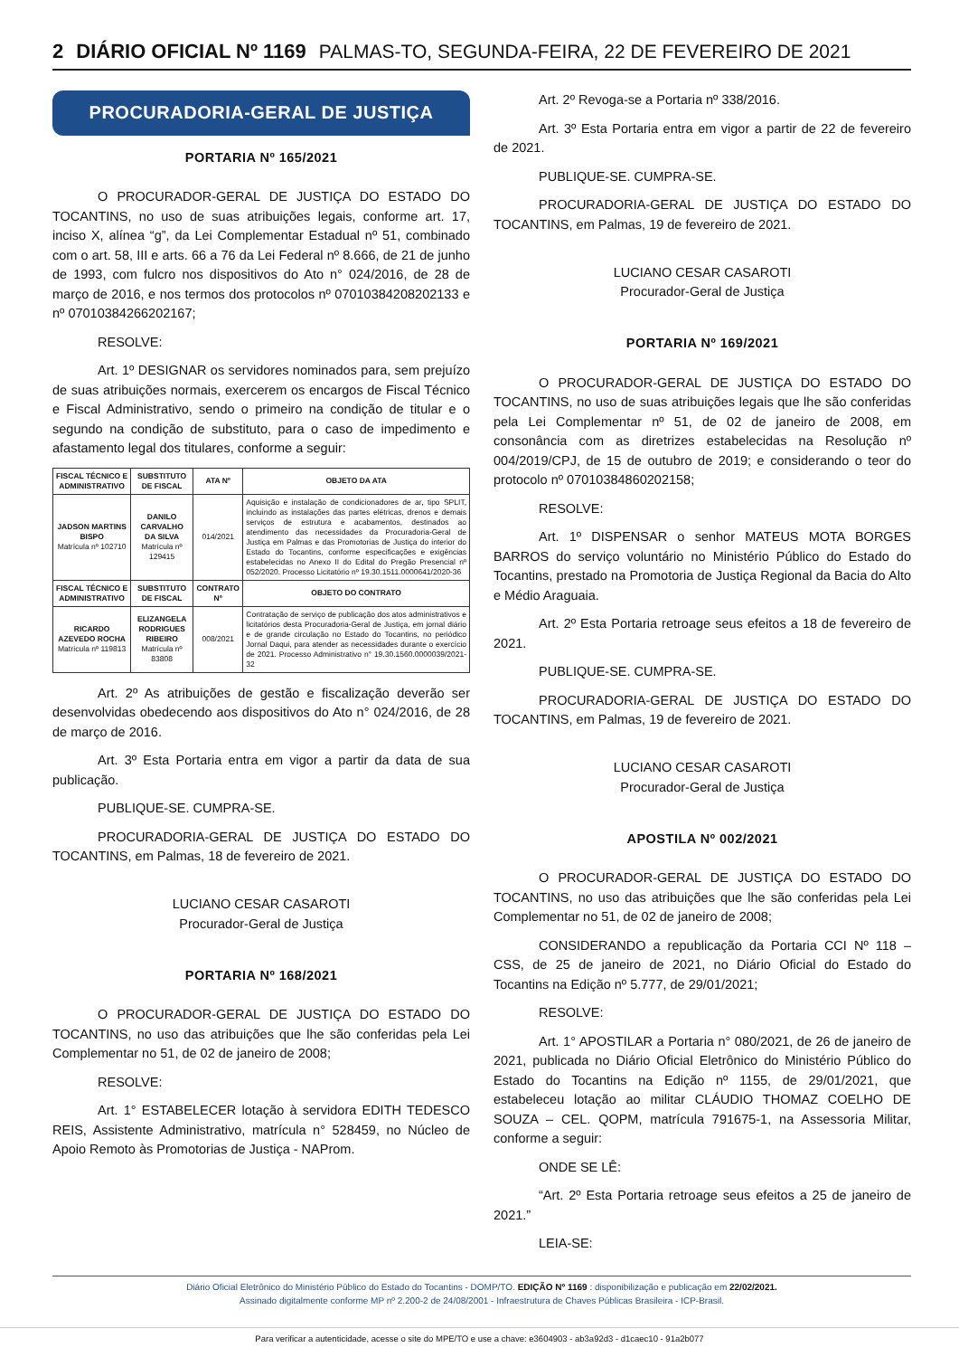2 DIÁRIO OFICIAL Nº 1169 PALMAS-TO, SEGUNDA-FEIRA, 22 DE FEVEREIRO DE 2021
PROCURADORIA-GERAL DE JUSTIÇA
PORTARIA Nº 165/2021
O PROCURADOR-GERAL DE JUSTIÇA DO ESTADO DO TOCANTINS, no uso de suas atribuições legais, conforme art. 17, inciso X, alínea “g”, da Lei Complementar Estadual nº 51, combinado com o art. 58, III e arts. 66 a 76 da Lei Federal nº 8.666, de 21 de junho de 1993, com fulcro nos dispositivos do Ato n° 024/2016, de 28 de março de 2016, e nos termos dos protocolos nº 07010384208202133 e nº 07010384266202167;
RESOLVE:
Art. 1º DESIGNAR os servidores nominados para, sem prejuízo de suas atribuições normais, exercerem os encargos de Fiscal Técnico e Fiscal Administrativo, sendo o primeiro na condição de titular e o segundo na condição de substituto, para o caso de impedimento e afastamento legal dos titulares, conforme a seguir:
| FISCAL TÉCNICO E ADMINISTRATIVO | SUBSTITUTO DE FISCAL | ATA Nº | OBJETO DA ATA |
| --- | --- | --- | --- |
| JADSON MARTINS BISPO Matrícula nº 102710 | DANILO CARVALHO DA SILVA Matrícula nº 129415 | 014/2021 | Aquisição e instalação de condicionadores de ar, tipo SPLIT, incluindo as instalações das partes elétricas, drenos e demais serviços de estrutura e acabamentos, destinados ao atendimento das necessidades da Procuradoria-Geral de Justiça em Palmas e das Promotorias de Justiça do interior do Estado do Tocantins, conforme especificações e exigências estabelecidas no Anexo II do Edital do Pregão Presencial nº 052/2020. Processo Licitatório nº 19.30.1511.0000641/2020-36 |
| FISCAL TÉCNICO E ADMINISTRATIVO | SUBSTITUTO DE FISCAL | CONTRATO Nº | OBJETO DO CONTRATO |
| RICARDO AZEVEDO ROCHA Matrícula nº 119813 | ELIZANGELA RODRIGUES RIBEIRO Matrícula nº 83808 | 008/2021 | Contratação de serviço de publicação dos atos administrativos e licitatórios desta Procuradoria-Geral de Justiça, em jornal diário e de grande circulação no Estado do Tocantins, no periódico Jornal Daqui, para atender as necessidades durante o exercício de 2021. Processo Administrativo n° 19.30.1560.0000039/2021-32 |
Art. 2º As atribuições de gestão e fiscalização deverão ser desenvolvidas obedecendo aos dispositivos do Ato n° 024/2016, de 28 de março de 2016.
Art. 3º Esta Portaria entra em vigor a partir da data de sua publicação.
PUBLIQUE-SE. CUMPRA-SE.
PROCURADORIA-GERAL DE JUSTIÇA DO ESTADO DO TOCANTINS, em Palmas, 18 de fevereiro de 2021.
LUCIANO CESAR CASAROTI
Procurador-Geral de Justiça
PORTARIA Nº 168/2021
O PROCURADOR-GERAL DE JUSTIÇA DO ESTADO DO TOCANTINS, no uso das atribuições que lhe são conferidas pela Lei Complementar no 51, de 02 de janeiro de 2008;
RESOLVE:
Art. 1° ESTABELECER lotação à servidora EDITH TEDESCO REIS, Assistente Administrativo, matrícula n° 528459, no Núcleo de Apoio Remoto às Promotorias de Justiça - NAProm.
Art. 2º Revoga-se a Portaria nº 338/2016.
Art. 3º Esta Portaria entra em vigor a partir de 22 de fevereiro de 2021.
PUBLIQUE-SE. CUMPRA-SE.
PROCURADORIA-GERAL DE JUSTIÇA DO ESTADO DO TOCANTINS, em Palmas, 19 de fevereiro de 2021.
LUCIANO CESAR CASAROTI
Procurador-Geral de Justiça
PORTARIA Nº 169/2021
O PROCURADOR-GERAL DE JUSTIÇA DO ESTADO DO TOCANTINS, no uso de suas atribuições legais que lhe são conferidas pela Lei Complementar nº 51, de 02 de janeiro de 2008, em consonância com as diretrizes estabelecidas na Resolução nº 004/2019/CPJ, de 15 de outubro de 2019; e considerando o teor do protocolo nº 07010384860202158;
RESOLVE:
Art. 1º DISPENSAR o senhor MATEUS MOTA BORGES BARROS do serviço voluntário no Ministério Público do Estado do Tocantins, prestado na Promotoria de Justiça Regional da Bacia do Alto e Médio Araguaia.
Art. 2º Esta Portaria retroage seus efeitos a 18 de fevereiro de 2021.
PUBLIQUE-SE. CUMPRA-SE.
PROCURADORIA-GERAL DE JUSTIÇA DO ESTADO DO TOCANTINS, em Palmas, 19 de fevereiro de 2021.
LUCIANO CESAR CASAROTI
Procurador-Geral de Justiça
APOSTILA Nº 002/2021
O PROCURADOR-GERAL DE JUSTIÇA DO ESTADO DO TOCANTINS, no uso das atribuições que lhe são conferidas pela Lei Complementar no 51, de 02 de janeiro de 2008;
CONSIDERANDO a republicação da Portaria CCI Nº 118 – CSS, de 25 de janeiro de 2021, no Diário Oficial do Estado do Tocantins na Edição nº 5.777, de 29/01/2021;
RESOLVE:
Art. 1° APOSTILAR a Portaria n° 080/2021, de 26 de janeiro de 2021, publicada no Diário Oficial Eletrônico do Ministério Público do Estado do Tocantins na Edição nº 1155, de 29/01/2021, que estabeleceu lotação ao militar CLÁUDIO THOMAZ COELHO DE SOUZA – CEL. QOPM, matrícula 791675-1, na Assessoria Militar, conforme a seguir:
ONDE SE LÊ:
“Art. 2º Esta Portaria retroage seus efeitos a 25 de janeiro de 2021.”
LEIA-SE:
Diário Oficial Eletrônico do Ministério Público do Estado do Tocantins - DOMP/TO. EDIÇÃO Nº 1169 : disponibilização e publicação em 22/02/2021.
Assinado digitalmente conforme MP nº 2.200-2 de 24/08/2001 - Infraestrutura de Chaves Públicas Brasileira - ICP-Brasil.
Para verificar a autenticidade, acesse o site do MPE/TO e use a chave: e3604903 - ab3a92d3 - d1caec10 - 91a2b077